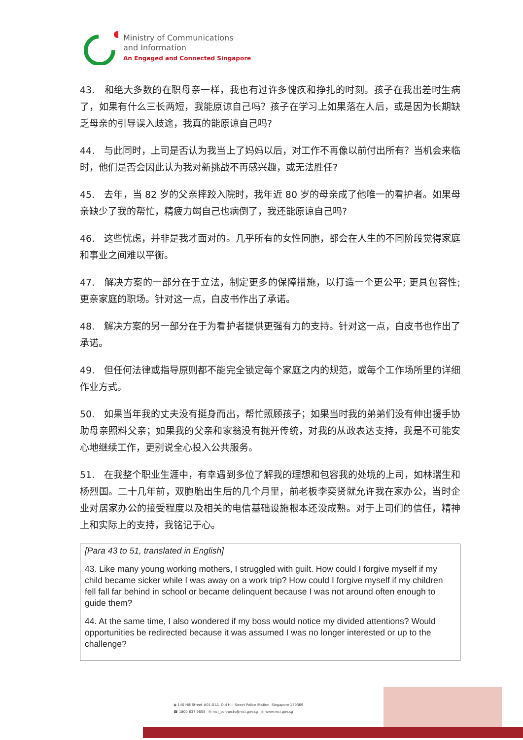Ministry of Communications
and Information
An Engaged and Connected Singapore
43. 和绝大多数的在职母亲一样，我也有过许多愧疚和挣扎的时刻。孩子在我出差时生病了，如果有什么三长两短，我能原谅自己吗？孩子在学习上如果落在人后，或是因为长期缺乏母亲的引导误入歧途，我真的能原谅自己吗?
44. 与此同时，上司是否认为我当上了妈妈以后，对工作不再像以前付出所有？当机会来临时，他们是否会因此认为我对新挑战不再感兴趣，或无法胜任?
45. 去年，当 82 岁的父亲摔跤入院时，我年近 80 岁的母亲成了他唯一的看护者。如果母亲缺少了我的帮忙，精疲力竭自己也病倒了，我还能原谅自己吗?
46. 这些忧虑，并非是我才面对的。几乎所有的女性同胞，都会在人生的不同阶段觉得家庭和事业之间难以平衡。
47. 解决方案的一部分在于立法，制定更多的保障措施，以打造一个更公平; 更具包容性; 更亲家庭的职场。针对这一点，白皮书作出了承诺。
48. 解决方案的另一部分在于为看护者提供更强有力的支持。针对这一点，白皮书也作出了承诺。
49. 但任何法律或指导原则都不能完全锁定每个家庭之内的规范，或每个工作场所里的详细作业方式。
50. 如果当年我的丈夫没有挺身而出，帮忙照顾孩子；如果当时我的弟弟们没有伸出援手协助母亲照料父亲；如果我的父亲和家翁没有抛开传统，对我的从政表达支持，我是不可能安心地继续工作，更别说全心投入公共服务。
51. 在我整个职业生涯中，有幸遇到多位了解我的理想和包容我的处境的上司，如林瑞生和杨烈国。二十几年前，双胞胎出生后的几个月里，前老板李奕贤就允许我在家办公，当时企业对居家办公的接受程度以及相关的电信基础设施根本还没成熟。对于上司们的信任，精神上和实际上的支持，我铭记于心。
[Para 43 to 51, translated in English]
43. Like many young working mothers, I struggled with guilt. How could I forgive myself if my child became sicker while I was away on a work trip? How could I forgive myself if my children fell fall far behind in school or became delinquent because I was not around often enough to guide them?
44. At the same time, I also wondered if my boss would notice my divided attentions? Would opportunities be redirected because it was assumed I was no longer interested or up to the challenge?
◉ 140 Hill Street #01-01A, Old Hill Street Police Station, Singapore 179369
☎ 1800 837 9655 ✉ mci_connects@mci.gov.sg ◎ www.mci.gov.sg